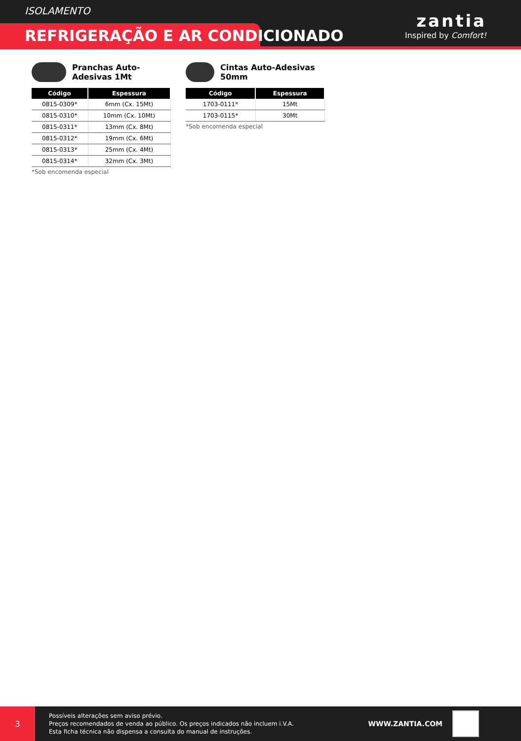ISOLAMENTO
REFRIGERAÇÃO E AR CONDICIONADO
zantia
Inspired by Comfort!
Pranchas Auto-Adesivas 1Mt
| Código | Espessura |
| --- | --- |
| 0815-0309* | 6mm (Cx. 15Mt) |
| 0815-0310* | 10mm (Cx. 10Mt) |
| 0815-0311* | 13mm (Cx. 8Mt) |
| 0815-0312* | 19mm (Cx. 6Mt) |
| 0815-0313* | 25mm (Cx. 4Mt) |
| 0815-0314* | 32mm (Cx. 3Mt) |
*Sob encomenda especial
Cintas Auto-Adesivas 50mm
| Código | Espessura |
| --- | --- |
| 1703-0111* | 15Mt |
| 1703-0115* | 30Mt |
*Sob encomenda especial
3
Possíveis alterações sem aviso prévio.
Preços recomendados de venda ao público. Os preços indicados não incluem i.V.A.
Esta ficha técnica não dispensa a consulta do manual de instruções.
WWW.ZANTIA.COM